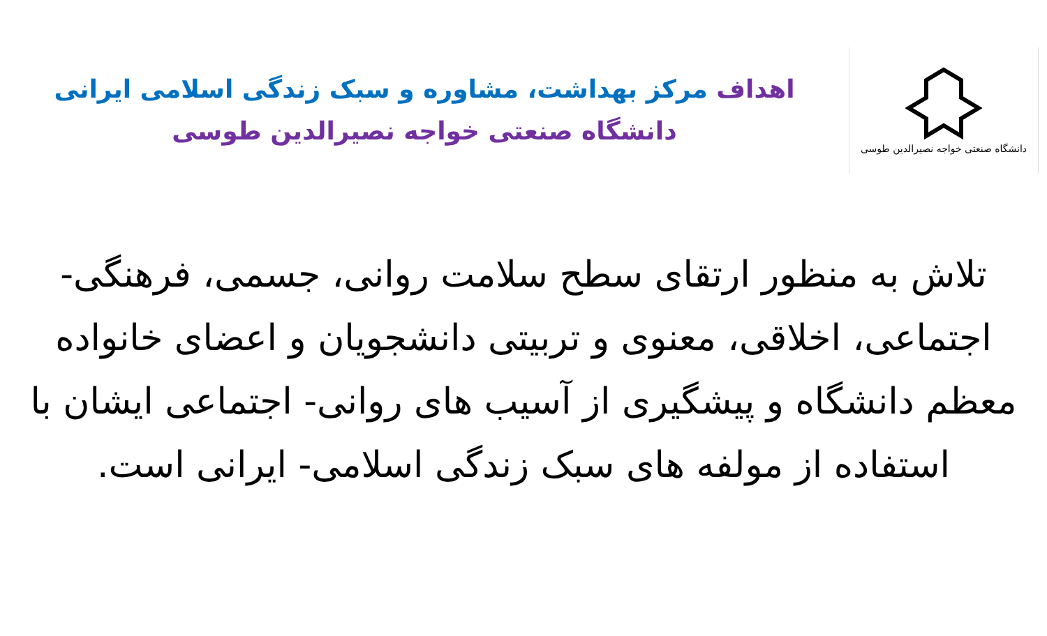دانشگاه صنعتی خواجه نصیرالدین طوسی
اهداف مرکز بهداشت، مشاوره و سبک زندگی اسلامی ایرانی
دانشگاه صنعتی خواجه نصیرالدین طوسی
تلاش به منظور ارتقای سطح سلامت روانی، جسمی، فرهنگی- اجتماعی، اخلاقی، معنوی و تربیتی دانشجویان و اعضای خانواده معظم دانشگاه و پیشگیری از آسیب های روانی- اجتماعی ایشان با استفاده از مولفه های سبک زندگی اسلامی- ایرانی است.